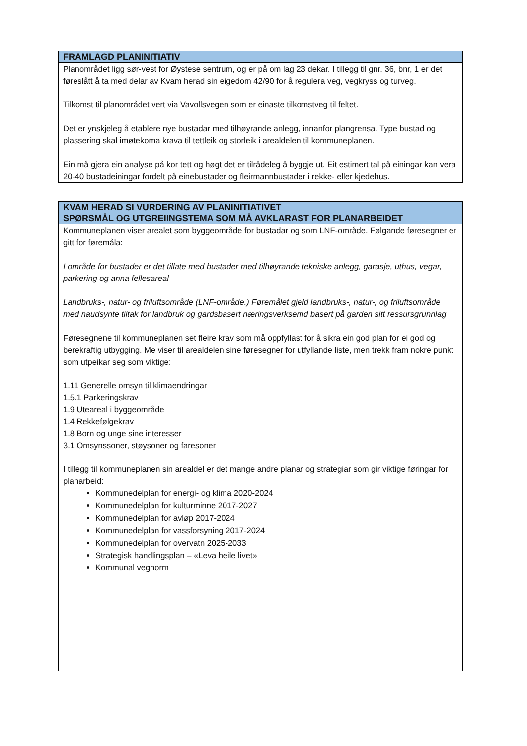| FRAMLAGD PLANINITIATIV |
| --- |
| Planområdet ligg sør-vest for Øystese sentrum, og er på om lag 23 dekar. I tillegg til gnr. 36, bnr, 1 er det føreslått å ta med delar av Kvam herad sin eigedom 42/90 for å regulera veg, vegkryss og turveg. Tilkomst til planområdet vert via Vavollsvegen som er einaste tilkomstveg til feltet. Det er ynskjeleg å etablere nye bustadar med tilhøyrande anlegg, innanfor plangrensa. Type bustad og plassering skal imøtekoma krava til tettleik og storleik i arealdelen til kommuneplanen. Ein må gjera ein analyse på kor tett og høgt det er tilrådeleg å byggje ut. Eit estimert tal på einingar kan vera 20-40 bustadeiningar fordelt på einebustader og fleirmannbustader i rekke- eller kjedehus. |
| KVAM HERAD SI VURDERING AV PLANINITIATIVET SPØRSMÅL OG UTGREIINGSTEMA SOM MÅ AVKLARAST FOR PLANARBEIDET |
| --- |
| Kommuneplanen viser arealet som byggeområde for bustadar og som LNF-område. Følgande føresegner er gitt for føremåla: I område for bustader er det tillate med bustader med tilhøyrande tekniske anlegg, garasje, uthus, vegar, parkering og anna fellesareal Landbruks-, natur- og friluftsområde (LNF-område.) Føremålet gjeld landbruks-, natur-, og friluftsområde med naudsynte tiltak for landbruk og gardsbasert næringsverksemd basert på garden sitt ressursgrunnlag Føresegnene til kommuneplanen set fleire krav som må oppfyllast for å sikra ein god plan for ei god og berekraftig utbygging. Me viser til arealdelen sine føresegner for utfyllande liste, men trekk fram nokre punkt som utpeikar seg som viktige: 1.11 Generelle omsyn til klimaendringar 1.5.1 Parkeringskrav 1.9 Uteareal i byggeområde 1.4 Rekkefølgekrav 1.8 Born og unge sine interesser 3.1 Omsynssoner, støysoner og faresoner I tillegg til kommuneplanen sin arealdel er det mange andre planar og strategiar som gir viktige føringar for planarbeid: Kommunedelplan for energi- og klima 2020-2024 Kommunedelplan for kulturminne 2017-2027 Kommunedelplan for avløp 2017-2024 Kommunedelplan for vassforsyning 2017-2024 Kommunedelplan for overvatn 2025-2033 Strategisk handlingsplan – «Leva heile livet» Kommunal vegnorm |